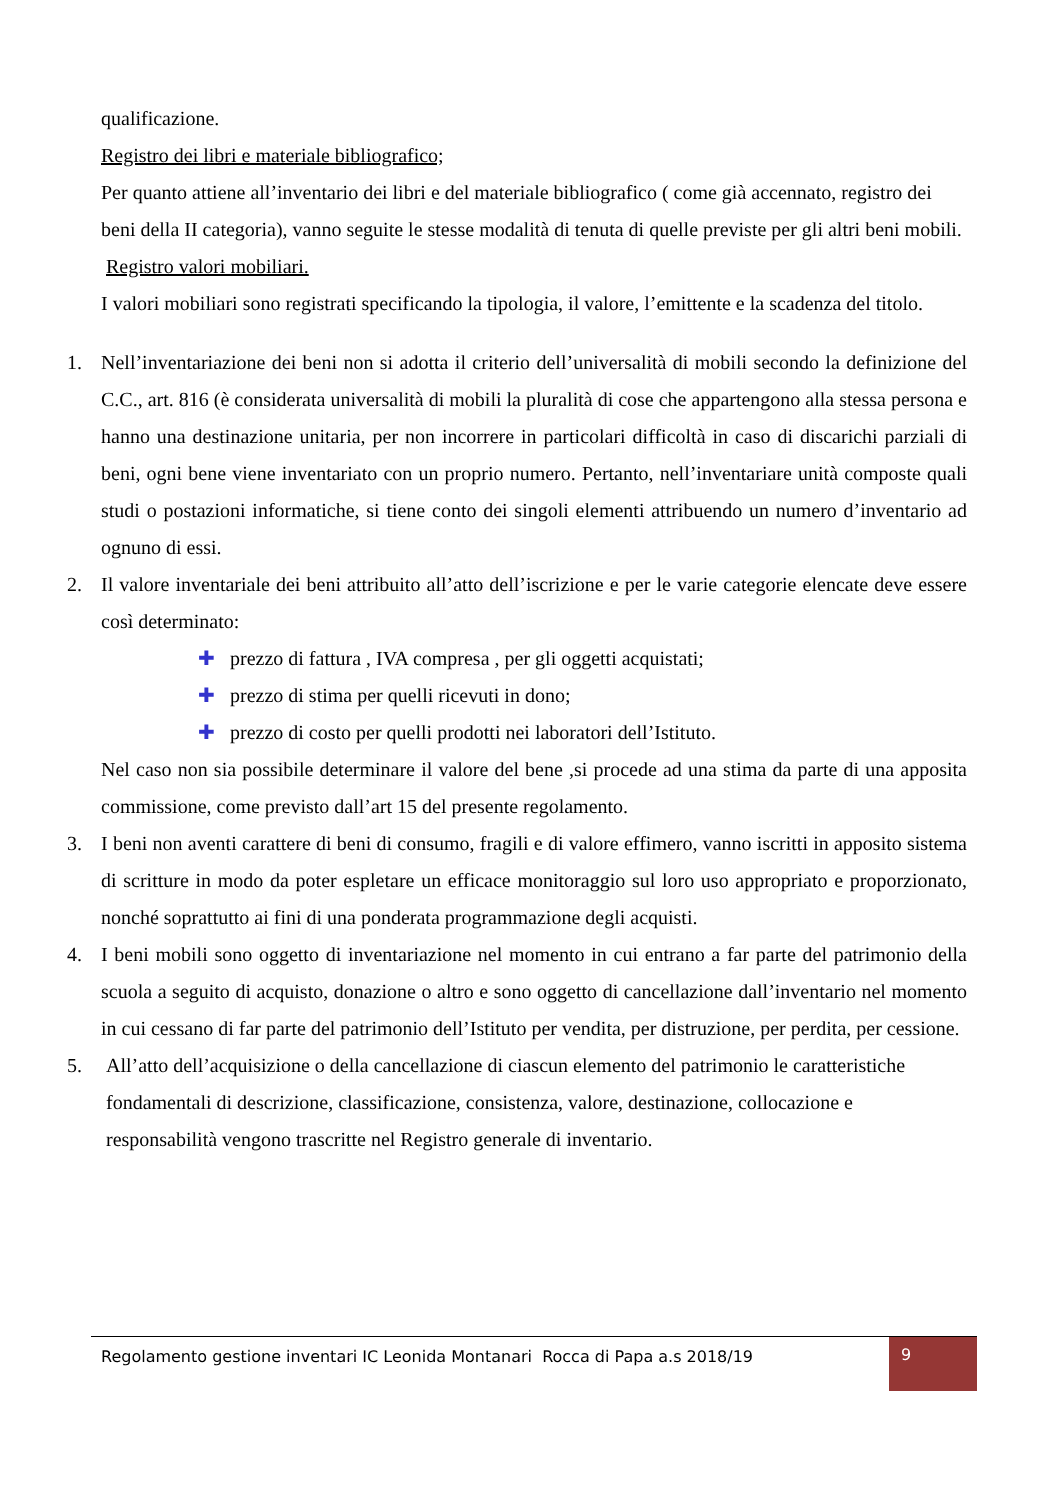qualificazione.
Registro dei libri e materiale bibliografico;
Per quanto attiene all’inventario dei libri e del materiale bibliografico ( come già accennato, registro dei beni della II categoria), vanno seguite le stesse modalità di tenuta di quelle previste per gli altri beni mobili.
Registro valori mobiliari.
I valori mobiliari sono registrati specificando la tipologia, il valore, l’emittente e la scadenza del titolo.
1. Nell’inventariazione dei beni non si adotta il criterio dell’universalità di mobili secondo la definizione del C.C., art. 816 (è considerata universalità di mobili la pluralità di cose che appartengono alla stessa persona e hanno una destinazione unitaria, per non incorrere in particolari difficoltà in caso di discarichi parziali di beni, ogni bene viene inventariato con un proprio numero. Pertanto, nell’inventariare unità composte quali studi o postazioni informatiche, si tiene conto dei singoli elementi attribuendo un numero d’inventario ad ognuno di essi.
2. Il valore inventariale dei beni attribuito all’atto dell’iscrizione e per le varie categorie elencate deve essere così determinato:
✚ prezzo di fattura , IVA compresa , per gli oggetti acquistati;
✚ prezzo di stima per quelli ricevuti in dono;
✚ prezzo di costo per quelli prodotti nei laboratori dell’Istituto.
Nel caso non sia possibile determinare il valore del bene ,si procede ad una stima da parte di una apposita commissione, come previsto dall’art 15 del presente regolamento.
3. I beni non aventi carattere di beni di consumo, fragili e di valore effimero, vanno iscritti in apposito sistema di scritture in modo da poter espletare un efficace monitoraggio sul loro uso appropriato e proporzionato, nonché soprattutto ai fini di una ponderata programmazione degli acquisti.
4. I beni mobili sono oggetto di inventariazione nel momento in cui entrano a far parte del patrimonio della scuola a seguito di acquisto, donazione o altro e sono oggetto di cancellazione dall’inventario nel momento in cui cessano di far parte del patrimonio dell’Istituto per vendita, per distruzione, per perdita, per cessione.
5. All’atto dell’acquisizione o della cancellazione di ciascun elemento del patrimonio le caratteristiche
fondamentali di descrizione, classificazione, consistenza, valore, destinazione, collocazione e
responsabilità vengono trascritte nel Registro generale di inventario.
Regolamento gestione inventari IC Leonida Montanari Rocca di Papa a.s 2018/19
9